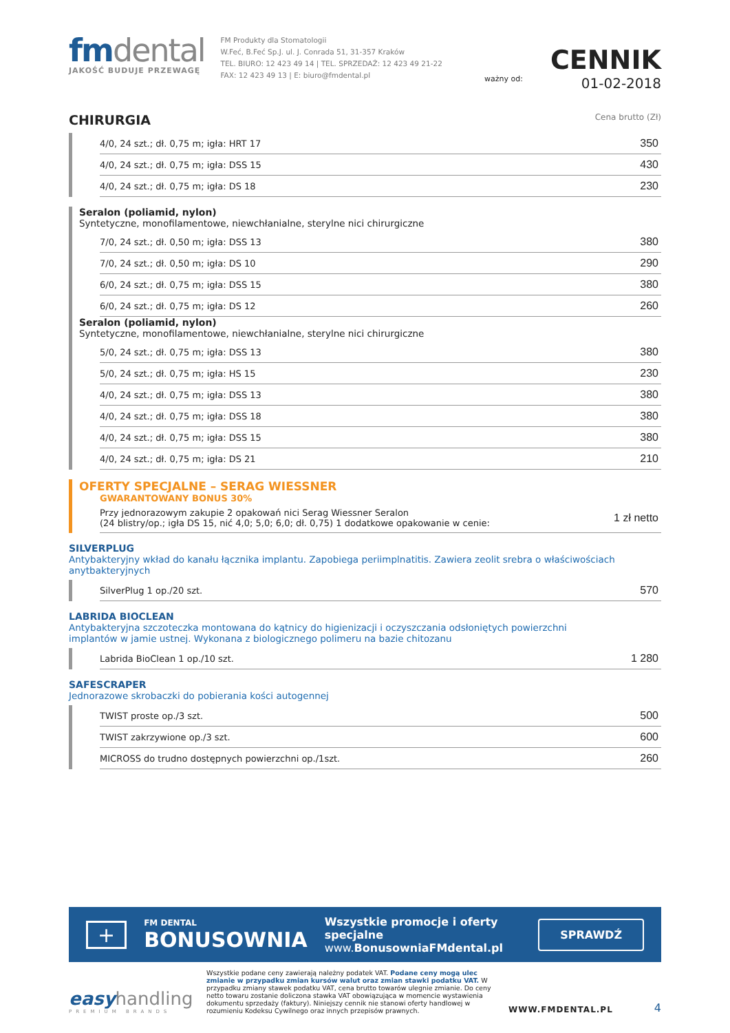fmdental
JAKOŚĆ BUDUJE PRZEWAGĘ
FM Produkty dla Stomatologii
W.Feć, B.Feć Sp.J. ul. J. Conrada 51, 31-357 Kraków
TEL. BIURO: 12 423 49 14 | TEL. SPRZEDAŻ: 12 423 49 21-22
FAX: 12 423 49 13 | E: biuro@fmdental.pl
ważny od:
CENNIK
01-02-2018
CHIRURGIA Cena brutto (Zł)
| 4/0, 24 szt.; dł. 0,75 m; igła: HRT 17 | 350 |
| 4/0, 24 szt.; dł. 0,75 m; igła: DSS 15 | 430 |
| 4/0, 24 szt.; dł. 0,75 m; igła: DS 18 | 230 |
Seralon (poliamid, nylon)
Syntetyczne, monofilamentowe, niewchłanialne, sterylne nici chirurgiczne
| 7/0, 24 szt.; dł. 0,50 m; igła: DSS 13 | 380 |
| 7/0, 24 szt.; dł. 0,50 m; igła: DS 10 | 290 |
| 6/0, 24 szt.; dł. 0,75 m; igła: DSS 15 | 380 |
| 6/0, 24 szt.; dł. 0,75 m; igła: DS 12 | 260 |
Seralon (poliamid, nylon)
Syntetyczne, monofilamentowe, niewchłanialne, sterylne nici chirurgiczne
| 5/0, 24 szt.; dł. 0,75 m; igła: DSS 13 | 380 |
| 5/0, 24 szt.; dł. 0,75 m; igła: HS 15 | 230 |
| 4/0, 24 szt.; dł. 0,75 m; igła: DSS 13 | 380 |
| 4/0, 24 szt.; dł. 0,75 m; igła: DSS 18 | 380 |
| 4/0, 24 szt.; dł. 0,75 m; igła: DSS 15 | 380 |
| 4/0, 24 szt.; dł. 0,75 m; igła: DS 21 | 210 |
OFERTY SPECJALNE – SERAG WIESSNER
GWARANTOWANY BONUS 30%
| Przy jednorazowym zakupie 2 opakowań nici Serag Wiessner Seralon (24 blistry/op.; igła DS 15, nić 4,0; 5,0; 6,0; dł. 0,75) 1 dodatkowe opakowanie w cenie: | 1 zł netto |
SILVERPLUG
Antybakteryjny wkład do kanału łącznika implantu. Zapobiega periimplnatitis. Zawiera zeolit srebra o właściwościach anytbakteryjnych
| SilverPlug 1 op./20 szt. | 570 |
LABRIDA BIOCLEAN
Antybakteryjna szczoteczka montowana do kątnicy do higienizacji i oczyszczania odsłoniętych powierzchni
implantów w jamie ustnej. Wykonana z biologicznego polimeru na bazie chitozanu
| Labrida BioClean 1 op./10 szt. | 1 280 |
SAFESCRAPER
Jednorazowe skrobaczki do pobierania kości autogennej
| TWIST proste op./3 szt. | 500 |
| TWIST zakrzywione op./3 szt. | 600 |
| MICROSS do trudno dostępnych powierzchni op./1szt. | 260 |
+
FM DENTAL
BONUSOWNIA
Wszystkie promocje i oferty specjalne
www.BonusowniaFMdental.pl
SPRAWDŹ
easyhandling
PREMIUM BRANDS
Wszystkie podane ceny zawierają należny podatek VAT. Podane ceny mogą ulec zmianie w przypadku zmian kursów walut oraz zmian stawki podatku VAT. W przypadku zmiany stawek podatku VAT, cena brutto towarów ulegnie zmianie. Do ceny netto towaru zostanie doliczona stawka VAT obowiązująca w momencie wystawienia dokumentu sprzedaży (faktury). Niniejszy cennik nie stanowi oferty handlowej w rozumieniu Kodeksu Cywilnego oraz innych przepisów prawnych.
WWW.FMDENTAL.PL
4